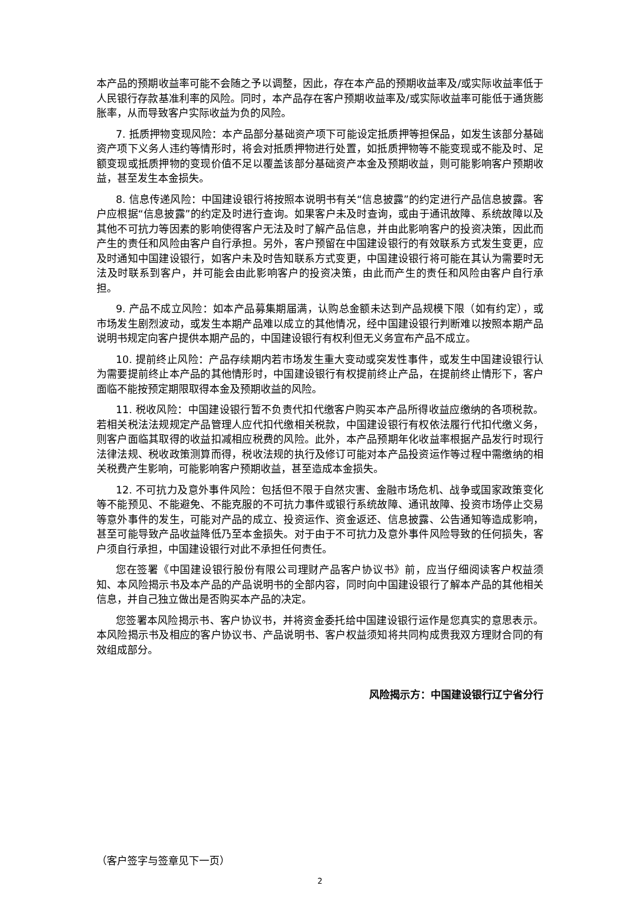本产品的预期收益率可能不会随之予以调整，因此，存在本产品的预期收益率及/或实际收益率低于人民银行存款基准利率的风险。同时，本产品存在客户预期收益率及/或实际收益率可能低于通货膨胀率，从而导致客户实际收益为负的风险。
7. 抵质押物变现风险：本产品部分基础资产项下可能设定抵质押等担保品，如发生该部分基础资产项下义务人违约等情形时，将会对抵质押物进行处置，如抵质押物等不能变现或不能及时、足额变现或抵质押物的变现价值不足以覆盖该部分基础资产本金及预期收益，则可能影响客户预期收益，甚至发生本金损失。
8. 信息传递风险：中国建设银行将按照本说明书有关“信息披露”的约定进行产品信息披露。客户应根据“信息披露”的约定及时进行查询。如果客户未及时查询，或由于通讯故障、系统故障以及其他不可抗力等因素的影响使得客户无法及时了解产品信息，并由此影响客户的投资决策，因此而产生的责任和风险由客户自行承担。另外，客户预留在中国建设银行的有效联系方式发生变更，应及时通知中国建设银行，如客户未及时告知联系方式变更，中国建设银行将可能在其认为需要时无法及时联系到客户，并可能会由此影响客户的投资决策，由此而产生的责任和风险由客户自行承担。
9. 产品不成立风险：如本产品募集期届满，认购总金额未达到产品规模下限（如有约定），或市场发生剧烈波动，或发生本期产品难以成立的其他情况，经中国建设银行判断难以按照本期产品说明书规定向客户提供本期产品的，中国建设银行有权利但无义务宣布产品不成立。
10. 提前终止风险：产品存续期内若市场发生重大变动或突发性事件，或发生中国建设银行认为需要提前终止本产品的其他情形时，中国建设银行有权提前终止产品，在提前终止情形下，客户面临不能按预定期限取得本金及预期收益的风险。
11. 税收风险：中国建设银行暂不负责代扣代缴客户购买本产品所得收益应缴纳的各项税款。若相关税法法规规定产品管理人应代扣代缴相关税款，中国建设银行有权依法履行代扣代缴义务，则客户面临其取得的收益扣减相应税费的风险。此外，本产品预期年化收益率根据产品发行时现行法律法规、税收政策测算而得，税收法规的执行及修订可能对本产品投资运作等过程中需缴纳的相关税费产生影响，可能影响客户预期收益，甚至造成本金损失。
12. 不可抗力及意外事件风险：包括但不限于自然灾害、金融市场危机、战争或国家政策变化等不能预见、不能避免、不能克服的不可抗力事件或银行系统故障、通讯故障、投资市场停止交易等意外事件的发生，可能对产品的成立、投资运作、资金返还、信息披露、公告通知等造成影响，甚至可能导致产品收益降低乃至本金损失。对于由于不可抗力及意外事件风险导致的任何损失，客户须自行承担，中国建设银行对此不承担任何责任。
您在签署《中国建设银行股份有限公司理财产品客户协议书》前，应当仔细阅读客户权益须知、本风险揭示书及本产品的产品说明书的全部内容，同时向中国建设银行了解本产品的其他相关信息，并自己独立做出是否购买本产品的决定。
您签署本风险揭示书、客户协议书，并将资金委托给中国建设银行运作是您真实的意思表示。本风险揭示书及相应的客户协议书、产品说明书、客户权益须知将共同构成贵我双方理财合同的有效组成部分。
风险揭示方：中国建设银行辽宁省分行
（客户签字与签章见下一页）
2